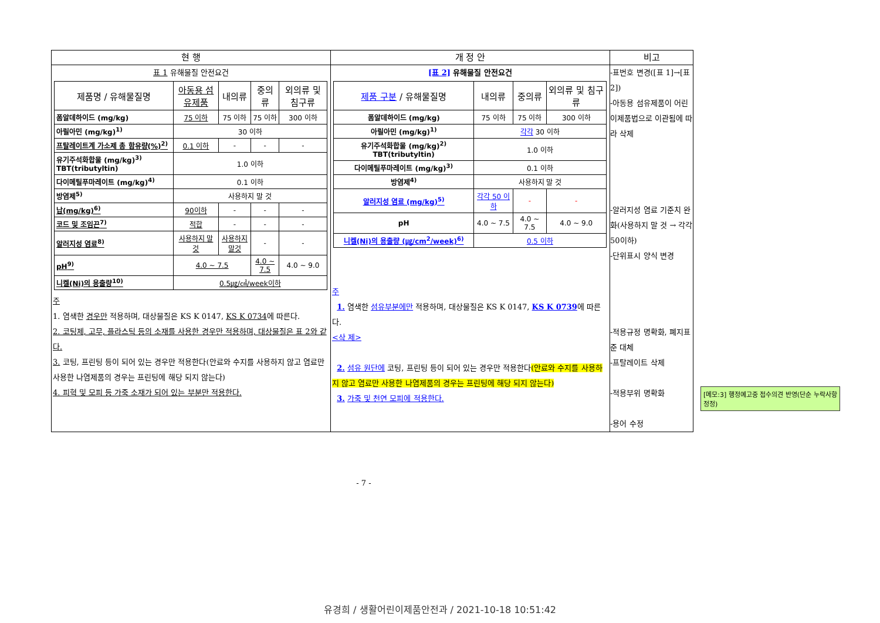| 현 행 | 개 정 안 | 비고 |
| --- | --- | --- |
| 표 1 유해물질 안전요건 / 제품명 / 유해물질명 / 아동용 섬유제품 / 내의류 / 중의류 / 외의류 및 침구류 / / --- / --- / --- / --- / --- / / 폼알데하이드 (mg/kg) / 75 이하 / 75 이하 / 75 이하 / 300 이하 / / 아릴아민 (mg/kg)<sup>1)</sup> / 30 이하 / / / / / 프탈레이트계 가소제 총 함유량(%)<sup>2)</sup> / 0.1 이하 / - / - / - / / 유기주석화합물 (mg/kg)<sup>3)</sup> TBT(tributyltin) / 1.0 이하 / / / / / 다이메틸푸마레이트 (mg/kg)<sup>4)</sup> / 0.1 이하 / / / / / 방염제<sup>5)</sup> / 사용하지 말 것 / / / / / 납(mg/kg)<sup>6)</sup> / 90이하 / - / - / - / / 코드 및 조임끈<sup>7)</sup> / 적합 / - / - / - / / 알러지성 염료<sup>8)</sup> / 사용하지 말것 / 사용하지 말것 / - / - / / pH<sup>9)</sup> / 4.0 ~ 7.5 / / 4.0 ~ 7.5 / 4.0 ~ 9.0 / / 니켈(Ni)의 용출량<sup>10)</sup> / 0.5㎍/㎠/week이하 / / / / 주 1. 염색한 경우만 적용하며, 대상물질은 KS K 0147, KS K 0734 에 따른다. 2. 코팅제, 고무, 플라스틱 등의 소재를 사용한 경우만 적용하며, 대상물질은 표 2와 같다. 3. 코팅, 프린팅 등이 되어 있는 경우만 적용한다(안료와 수지를 사용하지 않고 염료만 사용한 나염제품의 경우는 프린팅에 해당 되지 않는다) 4. 피혁 및 모피 등 가죽 소재가 되어 있는 부분만 적용한다. | [표 2] 유해물질 안전요건 / 제품 구분 / 유해물질명 / 내의류 / 중의류 / 외의류 및 침구류 / / --- / --- / --- / --- / / 폼알데하이드 (mg/kg) / 75 이하 / 75 이하 / 300 이하 / / 아릴아민 (mg/kg)<sup>1)</sup> / 각각 30 이하 / / / / 유기주석화합물 (mg/kg)<sup>2)</sup> TBT(tributyltin) / 1.0 이하 / / / / 다이메틸푸마레이트 (mg/kg)<sup>3)</sup> / 0.1 이하 / / / / 방염제<sup>4)</sup> / 사용하지 말 것 / / / / 알러지성 염료 (mg/kg)<sup>5)</sup> / 각각 50 이하 / - / - / / pH / 4.0 ~ 7.5 / 4.0 ~ 7.5 / 4.0 ~ 9.0 / / 니켈(Ni)의 용출량 (㎍/cm<sup>2</sup>/week)<sup>6)</sup> / 0.5 이하 / / / 주 1. 염색한 섬유부분에만 적용하며, 대상물질은 KS K 0147, KS K 0739 에 따른다. <삭 제> 2. 섬유 원단에 코팅, 프린팅 등이 되어 있는 경우만 적용한다 (안료와 수지를 사용하지 않고 염료만 사용한 나염제품의 경우는 프린팅에 해당 되지 않는다) 3. 가죽 및 천연 모피에 적용한다. | -표번호 변경([표 1]→[표 2]) -아동용 섬유제품이 어린이제품법으로 이관됨에 따라 삭제 -알러지성 염료 기준치 완화(사용하지 말 것 → 각각 50이하) -단위표시 양식 변경 -적용규정 명확화, 폐지표준 대체 -프탈레이트 삭제 -적용부위 명확화 -용어 수정 |
[메모:3] 행정예고중 접수의견 반영(단순 누락사항 정정)
- 7 -
유경희 / 생활어린이제품안전과 / 2021-10-18 10:51:42